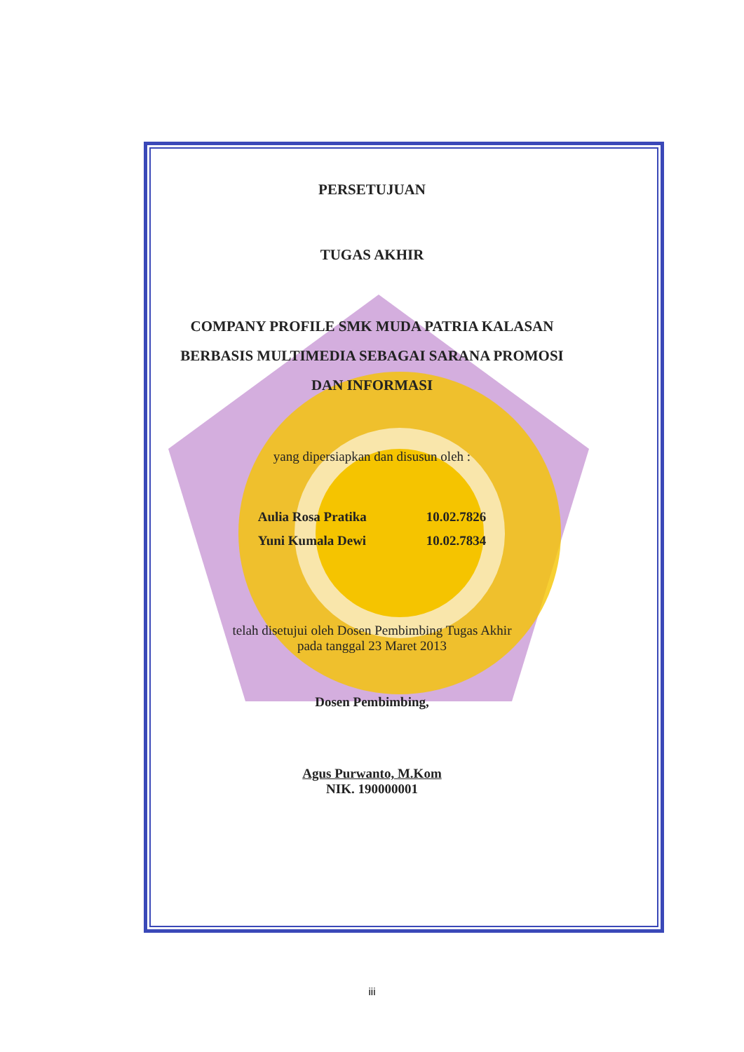PERSETUJUAN
TUGAS AKHIR
COMPANY PROFILE SMK MUDA PATRIA KALASAN
BERBASIS MULTIMEDIA SEBAGAI SARANA PROMOSI
DAN INFORMASI
yang dipersiapkan dan disusun oleh :
| Aulia Rosa Pratika | 10.02.7826 |
| Yuni Kumala Dewi | 10.02.7834 |
telah disetujui oleh Dosen Pembimbing Tugas Akhir
pada tanggal 23 Maret 2013
Dosen Pembimbing,
Agus Purwanto, M.Kom
NIK. 190000001
iii